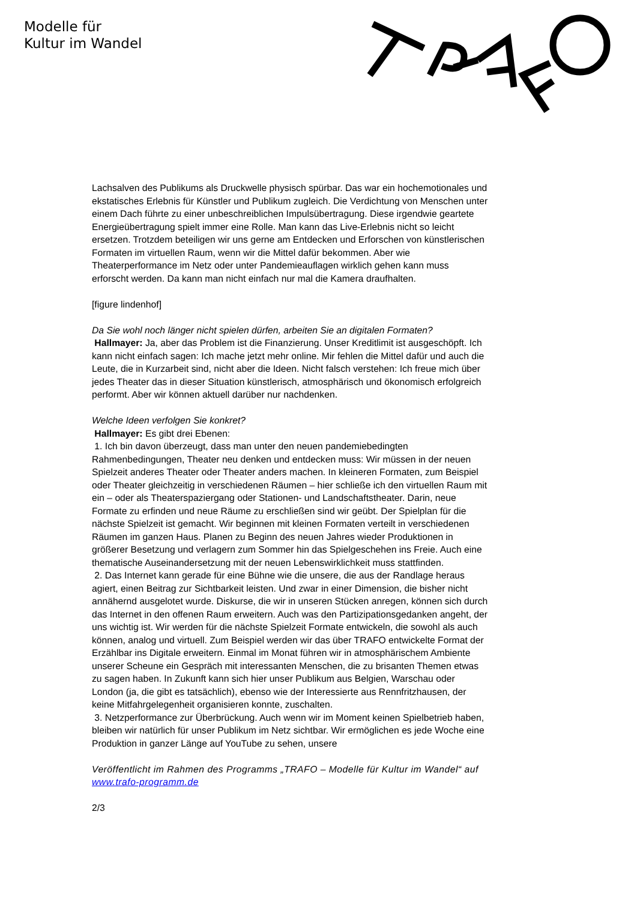Modelle für
Kultur im Wandel
Lachsalven des Publikums als Druckwelle physisch spürbar. Das war ein hochemotionales und ekstatisches Erlebnis für Künstler und Publikum zugleich. Die Verdichtung von Menschen unter einem Dach führte zu einer unbeschreiblichen Impulsübertragung. Diese irgendwie geartete Energieübertragung spielt immer eine Rolle. Man kann das Live-Erlebnis nicht so leicht ersetzen. Trotzdem beteiligen wir uns gerne am Entdecken und Erforschen von künstlerischen Formaten im virtuellen Raum, wenn wir die Mittel dafür bekommen. Aber wie Theaterperformance im Netz oder unter Pandemieauflagen wirklich gehen kann muss erforscht werden. Da kann man nicht einfach nur mal die Kamera draufhalten.
[figure lindenhof]
Da Sie wohl noch länger nicht spielen dürfen, arbeiten Sie an digitalen Formaten?
Hallmayer: Ja, aber das Problem ist die Finanzierung. Unser Kreditlimit ist ausgeschöpft. Ich kann nicht einfach sagen: Ich mache jetzt mehr online. Mir fehlen die Mittel dafür und auch die Leute, die in Kurzarbeit sind, nicht aber die Ideen. Nicht falsch verstehen: Ich freue mich über jedes Theater das in dieser Situation künstlerisch, atmosphärisch und ökonomisch erfolgreich performt. Aber wir können aktuell darüber nur nachdenken.
Welche Ideen verfolgen Sie konkret?
Hallmayer: Es gibt drei Ebenen:
1. Ich bin davon überzeugt, dass man unter den neuen pandemiebedingten Rahmenbedingungen, Theater neu denken und entdecken muss: Wir müssen in der neuen Spielzeit anderes Theater oder Theater anders machen. In kleineren Formaten, zum Beispiel oder Theater gleichzeitig in verschiedenen Räumen – hier schließe ich den virtuellen Raum mit ein – oder als Theaterspaziergang oder Stationen- und Landschaftstheater. Darin, neue Formate zu erfinden und neue Räume zu erschließen sind wir geübt. Der Spielplan für die nächste Spielzeit ist gemacht. Wir beginnen mit kleinen Formaten verteilt in verschiedenen Räumen im ganzen Haus. Planen zu Beginn des neuen Jahres wieder Produktionen in größerer Besetzung und verlagern zum Sommer hin das Spielgeschehen ins Freie. Auch eine thematische Auseinandersetzung mit der neuen Lebenswirklichkeit muss stattfinden.
2. Das Internet kann gerade für eine Bühne wie die unsere, die aus der Randlage heraus agiert, einen Beitrag zur Sichtbarkeit leisten. Und zwar in einer Dimension, die bisher nicht annähernd ausgelotet wurde. Diskurse, die wir in unseren Stücken anregen, können sich durch das Internet in den offenen Raum erweitern. Auch was den Partizipationsgedanken angeht, der uns wichtig ist. Wir werden für die nächste Spielzeit Formate entwickeln, die sowohl als auch können, analog und virtuell. Zum Beispiel werden wir das über TRAFO entwickelte Format der Erzählbar ins Digitale erweitern. Einmal im Monat führen wir in atmosphärischem Ambiente unserer Scheune ein Gespräch mit interessanten Menschen, die zu brisanten Themen etwas zu sagen haben. In Zukunft kann sich hier unser Publikum aus Belgien, Warschau oder London (ja, die gibt es tatsächlich), ebenso wie der Interessierte aus Rennfritzhausen, der keine Mitfahrgelegenheit organisieren konnte, zuschalten.
3. Netzperformance zur Überbrückung. Auch wenn wir im Moment keinen Spielbetrieb haben, bleiben wir natürlich für unser Publikum im Netz sichtbar. Wir ermöglichen es jede Woche eine Produktion in ganzer Länge auf YouTube zu sehen, unsere
Veröffentlicht im Rahmen des Programms „TRAFO – Modelle für Kultur im Wandel“ auf www.trafo-programm.de
2/3